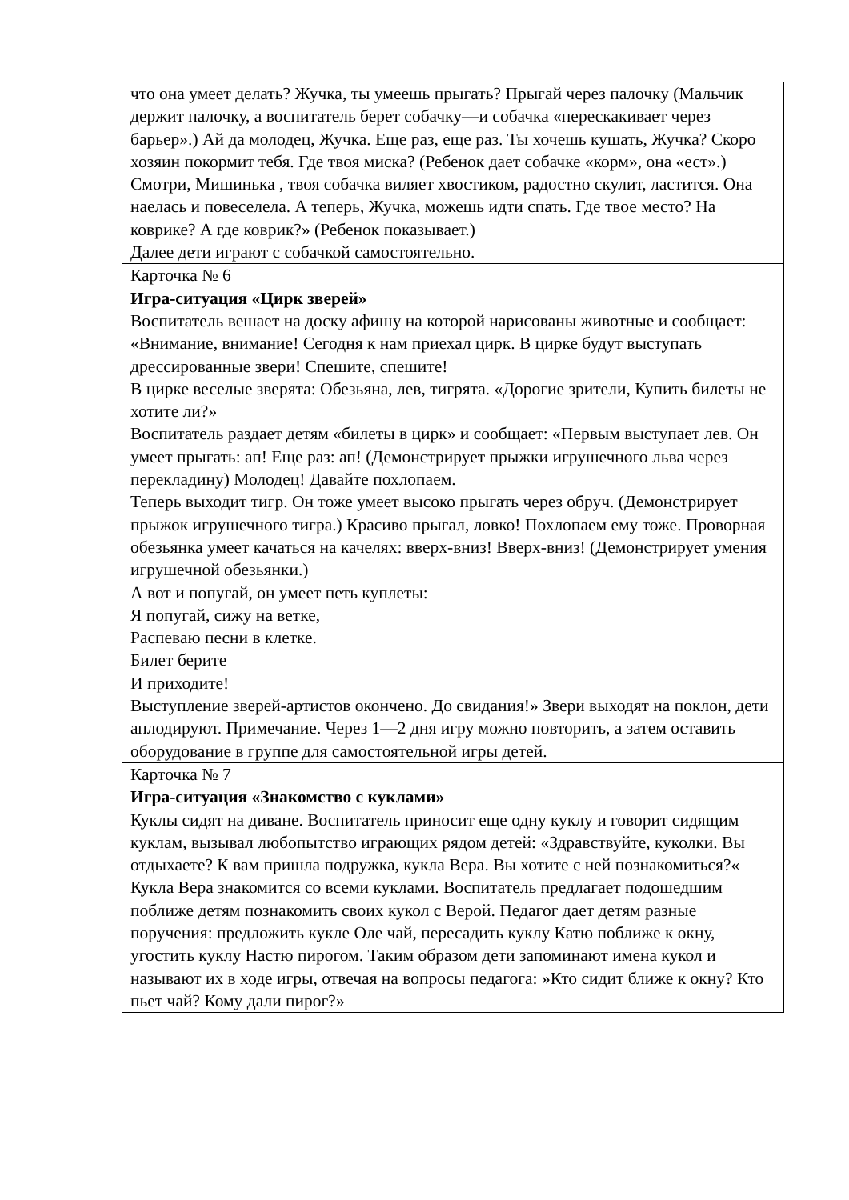| что она умеет делать? Жучка, ты умеешь прыгать? Прыгай через палочку (Мальчик держит палочку, а воспитатель берет собачку—и собачка «перескакивает через барьер».) Ай да молодец, Жучка. Еще раз, еще раз. Ты хочешь кушать, Жучка? Скоро хозяин покормит тебя. Где твоя миска? (Ребенок дает собачке «корм», она «ест».) Смотри, Мишинька , твоя собачка виляет хвостиком, радостно скулит, ластится. Она наелась и повеселела. А теперь, Жучка, можешь идти спать. Где твое место? На коврике? А где коврик?» (Ребенок показывает.) Далее дети играют с собачкой самостоятельно. |
| Карточка № 6 Игра-ситуация «Цирк зверей» Воспитатель вешает на доску афишу на которой нарисованы животные и сообщает: «Внимание, внимание! Сегодня к нам приехал цирк. В цирке будут выступать дрессированные звери! Спешите, спешите! В цирке веселые зверята: Обезьяна, лев, тигрята. «Дорогие зрители, Купить билеты не хотите ли?» Воспитатель раздает детям «билеты в цирк» и сообщает: «Первым выступает лев. Он умеет прыгать: ап! Еще раз: ап! (Демонстрирует прыжки игрушечного льва через перекладину) Молодец! Давайте похлопаем. Теперь выходит тигр. Он тоже умеет высоко прыгать через обруч. (Демонстрирует прыжок игрушечного тигра.) Красиво прыгал, ловко! Похлопаем ему тоже. Проворная обезьянка умеет качаться на качелях: вверх-вниз! Вверх-вниз! (Демонстрирует умения игрушечной обезьянки.) А вот и попугай, он умеет петь куплеты: Я попугай, сижу на ветке, Распеваю песни в клетке. Билет берите И приходите! Выступление зверей-артистов окончено. До свидания!» Звери выходят на поклон, дети аплодируют. Примечание. Через 1—2 дня игру можно повторить, а затем оставить оборудование в группе для самостоятельной игры детей. |
| Карточка № 7 Игра-ситуация «Знакомство с куклами» Куклы сидят на диване. Воспитатель приносит еще одну куклу и говорит сидящим куклам, вызывал любопытство играющих рядом детей: «Здравствуйте, куколки. Вы отдыхаете? К вам пришла подружка, кукла Вера. Вы хотите с ней познакомиться?« Кукла Вера знакомится со всеми куклами. Воспитатель предлагает подошедшим поближе детям познакомить своих кукол с Верой. Педагог дает детям разные поручения: предложить кукле Оле чай, пересадить куклу Катю поближе к окну, угостить куклу Настю пирогом. Таким образом дети запоминают имена кукол и называют их в ходе игры, отвечая на вопросы педагога: »Кто сидит ближе к окну? Кто пьет чай? Кому дали пирог?» |